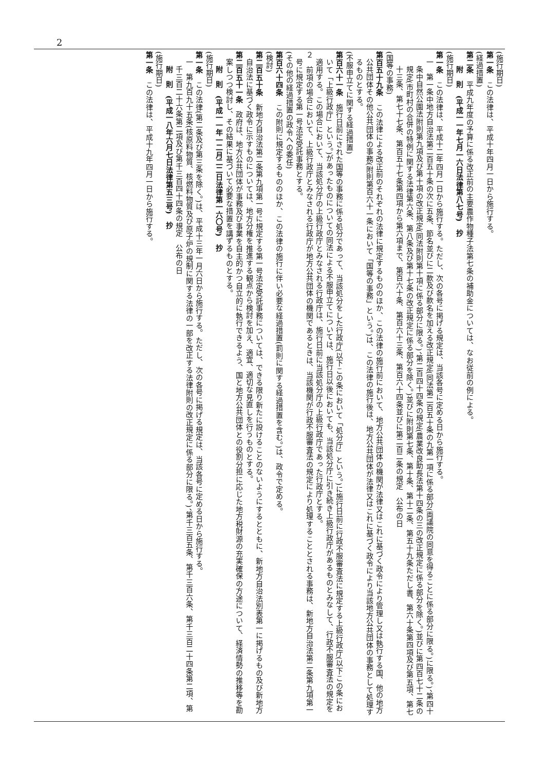2
(施行期日)
第一条　この法律は、平成十年四月一日から施行する。
(経過措置)
第二条　平成九年度の予算に係る改正前の主要農作物種子法第七条の補助金については、なお従前の例による。
附　則　(平成一一年七月一六日法律第八七号)　抄
(施行期日)
第一条　この法律は、平成十二年四月一日から施行する。ただし、次の各号に掲げる規定は、当該各号に定める日から施行する。
一　第一条中地方自治法第二百五十条の次に五条、節名並びに二款及び款名を加える改正規定(同法第二百五十条の九第一項に係る部分(両議院の同意を得ることに係る部分に限る。)に限る。)、第四十条中自然公園法附則第九項及び第十項の改正規定(同法附則第十項に係る部分に限る。)、第二百四十四条の規定(農業改良助長法第十四条の三の改正規定に係る部分を除く。)並びに第四百七十二条の規定(市町村の合併の特例に関する法律第六条、第八条及び第十七条の改正規定に係る部分を除く。)並びに附則第七条、第十条、第十二条、第五十九条ただし書、第六十条第四項及び第五項、第七十三条、第七十七条、第百五十七条第四項から第六項まで、第百六十条、第百六十三条、第百六十四条並びに第二百二条の規定　公布の日
(国等の事務)
第百五十九条　この法律による改正前のそれぞれの法律に規定するもののほか、この法律の施行前において、地方公共団体の機関が法律又はこれに基づく政令により管理し又は執行する国、他の地方公共団体その他公共団体の事務(附則第百六十一条において「国等の事務」という。)は、この法律の施行後は、地方公共団体が法律又はこれに基づく政令により当該地方公共団体の事務として処理するものとする。
(不服申立てに関する経過措置)
第百六十一条　施行日前にされた国等の事務に係る処分であって、当該処分をした行政庁(以下この条において「処分庁」という。)に施行日前に行政不服審査法に規定する上級行政庁(以下この条において「上級行政庁」という。)があったものについての同法による不服申立てについては、施行日以後においても、当該処分庁に引き続き上級行政庁があるものとみなして、行政不服審査法の規定を適用する。この場合において、当該処分庁の上級行政庁とみなされる行政庁は、施行日前に当該処分庁の上級行政庁であった行政庁とする。
２　前項の場合において、上級行政庁とみなされる行政庁が地方公共団体の機関であるときは、当該機関が行政不服審査法の規定により処理することとされる事務は、新地方自治法第二条第九項第一号に規定する第一号法定受託事務とする。
(その他の経過措置の政令への委任)
第百六十四条　この附則に規定するもののほか、この法律の施行に伴い必要な経過措置(罰則に関する経過措置を含む。)は、政令で定める。
(検討)
第二百五十条　新地方自治法第二条第九項第一号に規定する第一号法定受託事務については、できる限り新たに設けることのないようにするとともに、新地方自治法別表第一に掲げるもの及び新地方自治法に基づく政令に示すものについては、地方分権を推進する観点から検討を加え、適宜、適切な見直しを行うものとする。
第二百五十一条　政府は、地方公共団体が事務及び事業を自主的かつ自立的に執行できるよう、国と地方公共団体との役割分担に応じた地方税財源の充実確保の方途について、経済情勢の推移等を勘案しつつ検討し、その結果に基づいて必要な措置を講ずるものとする。
附　則　(平成一一年一二月二二日法律第一六〇号)　抄
(施行期日)
第一条　この法律(第二条及び第三条を除く。)は、平成十三年一月六日から施行する。ただし、次の各号に掲げる規定は、当該各号に定める日から施行する。
一　第九百九十五条(核原料物質、核燃料物質及び原子炉の規制に関する法律の一部を改正する法律附則の改正規定に係る部分に限る。)、第千三百五条、第千三百六条、第千三百二十四条第二項、第千三百二十六条第二項及び第千三百四十四条の規定　公布の日
附　則　(平成一八年六月七日法律第五三号)　抄
(施行期日)
第一条　この法律は、平成十九年四月一日から施行する。